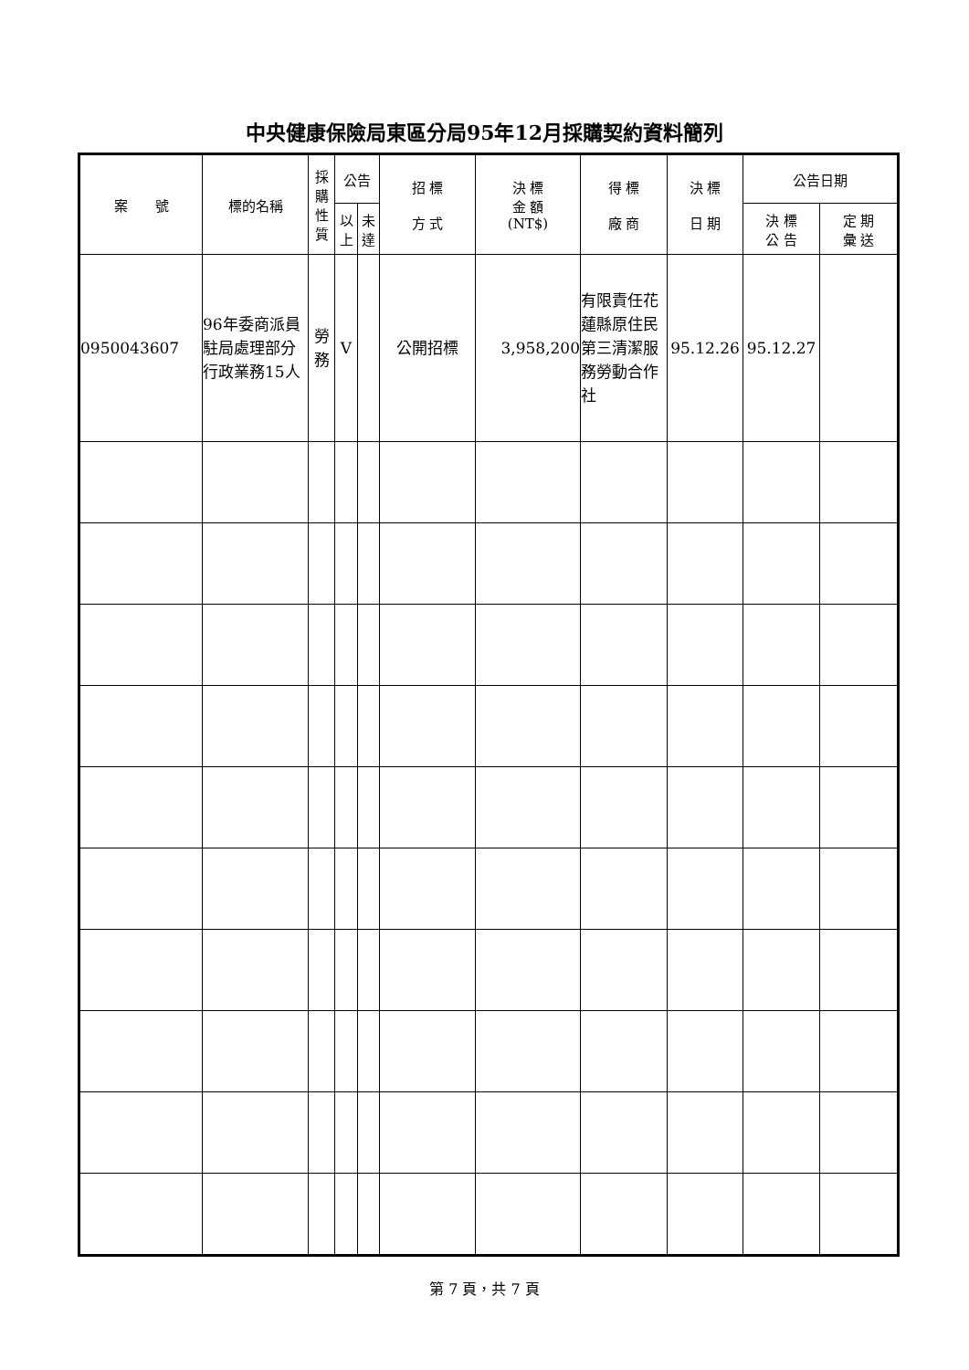中央健康保險局東區分局95年12月採購契約資料簡列
| 案 號 | 標的名稱 | 採購性質 | 公告 | | 招 標 方 式 | 決 標 金 額 (NT$) | 得 標 廠 商 | 決 標 日 期 | 公告日期 | |
| --- | --- | --- | --- | --- | --- | --- | --- | --- | --- | --- |
| | | | 以上 | 未達 | | | | | 決 標 公 告 | 定 期 彙 送 |
| 0950043607 | 96年委商派員駐局處理部分行政業務15人 | 勞務 | V | | 公開招標 | 3,958,200 | 有限責任花蓮縣原住民第三清潔服務勞動合作社 | 95.12.26 | 95.12.27 | |
第 7 頁，共 7 頁